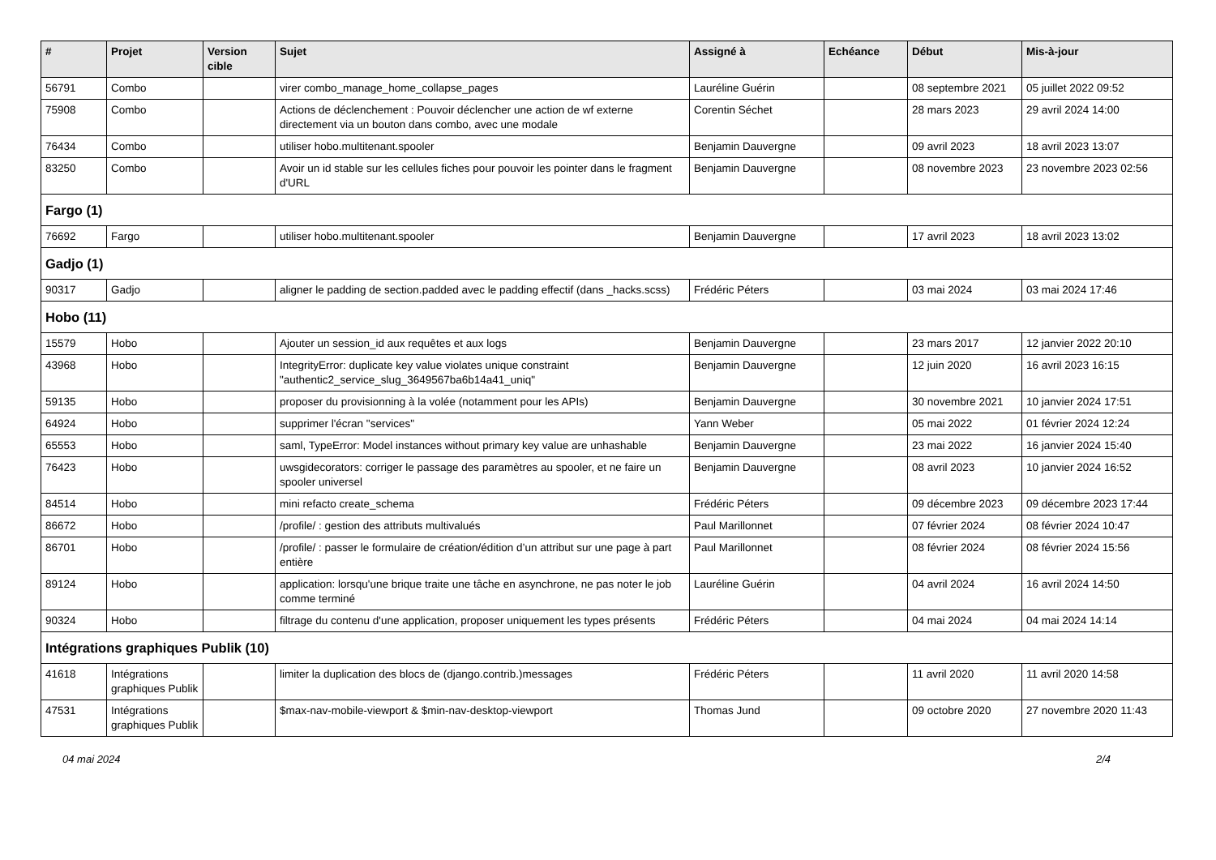| # | Projet | Version cible | Sujet | Assigné à | Echéance | Début | Mis-à-jour |
| --- | --- | --- | --- | --- | --- | --- | --- |
| 56791 | Combo | | virer combo_manage_home_collapse_pages | Lauréline Guérin | | 08 septembre 2021 | 05 juillet 2022 09:52 |
| 75908 | Combo | | Actions de déclenchement : Pouvoir déclencher une action de wf externe directement via un bouton dans combo, avec une modale | Corentin Séchet | | 28 mars 2023 | 29 avril 2024 14:00 |
| 76434 | Combo | | utiliser hobo.multitenant.spooler | Benjamin Dauvergne | | 09 avril 2023 | 18 avril 2023 13:07 |
| 83250 | Combo | | Avoir un id stable sur les cellules fiches pour pouvoir les pointer dans le fragment d'URL | Benjamin Dauvergne | | 08 novembre 2023 | 23 novembre 2023 02:56 |
| Fargo (1) | | | | | | | |
| 76692 | Fargo | | utiliser hobo.multitenant.spooler | Benjamin Dauvergne | | 17 avril 2023 | 18 avril 2023 13:02 |
| Gadjo (1) | | | | | | | |
| 90317 | Gadjo | | aligner le padding de section.padded avec le padding effectif (dans _hacks.scss) | Frédéric Péters | | 03 mai 2024 | 03 mai 2024 17:46 |
| Hobo (11) | | | | | | | |
| 15579 | Hobo | | Ajouter un session_id aux requêtes et aux logs | Benjamin Dauvergne | | 23 mars 2017 | 12 janvier 2022 20:10 |
| 43968 | Hobo | | IntegrityError: duplicate key value violates unique constraint "authentic2_service_slug_3649567ba6b14a41_uniq" | Benjamin Dauvergne | | 12 juin 2020 | 16 avril 2023 16:15 |
| 59135 | Hobo | | proposer du provisionning à la volée (notamment pour les APIs) | Benjamin Dauvergne | | 30 novembre 2021 | 10 janvier 2024 17:51 |
| 64924 | Hobo | | supprimer l'écran "services" | Yann Weber | | 05 mai 2022 | 01 février 2024 12:24 |
| 65553 | Hobo | | saml, TypeError: Model instances without primary key value are unhashable | Benjamin Dauvergne | | 23 mai 2022 | 16 janvier 2024 15:40 |
| 76423 | Hobo | | uwsgidecorators: corriger le passage des paramètres au spooler, et ne faire un spooler universel | Benjamin Dauvergne | | 08 avril 2023 | 10 janvier 2024 16:52 |
| 84514 | Hobo | | mini refacto create_schema | Frédéric Péters | | 09 décembre 2023 | 09 décembre 2023 17:44 |
| 86672 | Hobo | | /profile/ : gestion des attributs multivalués | Paul Marillonnet | | 07 février 2024 | 08 février 2024 10:47 |
| 86701 | Hobo | | /profile/ : passer le formulaire de création/édition d’un attribut sur une page à part entière | Paul Marillonnet | | 08 février 2024 | 08 février 2024 15:56 |
| 89124 | Hobo | | application: lorsqu'une brique traite une tâche en asynchrone, ne pas noter le job comme terminé | Lauréline Guérin | | 04 avril 2024 | 16 avril 2024 14:50 |
| 90324 | Hobo | | filtrage du contenu d'une application, proposer uniquement les types présents | Frédéric Péters | | 04 mai 2024 | 04 mai 2024 14:14 |
| Intégrations graphiques Publik (10) | | | | | | | |
| 41618 | Intégrations graphiques Publik | | limiter la duplication des blocs de (django.contrib.)messages | Frédéric Péters | | 11 avril 2020 | 11 avril 2020 14:58 |
| 47531 | Intégrations graphiques Publik | | $max-nav-mobile-viewport & $min-nav-desktop-viewport | Thomas Jund | | 09 octobre 2020 | 27 novembre 2020 11:43 |
04 mai 2024 2/4